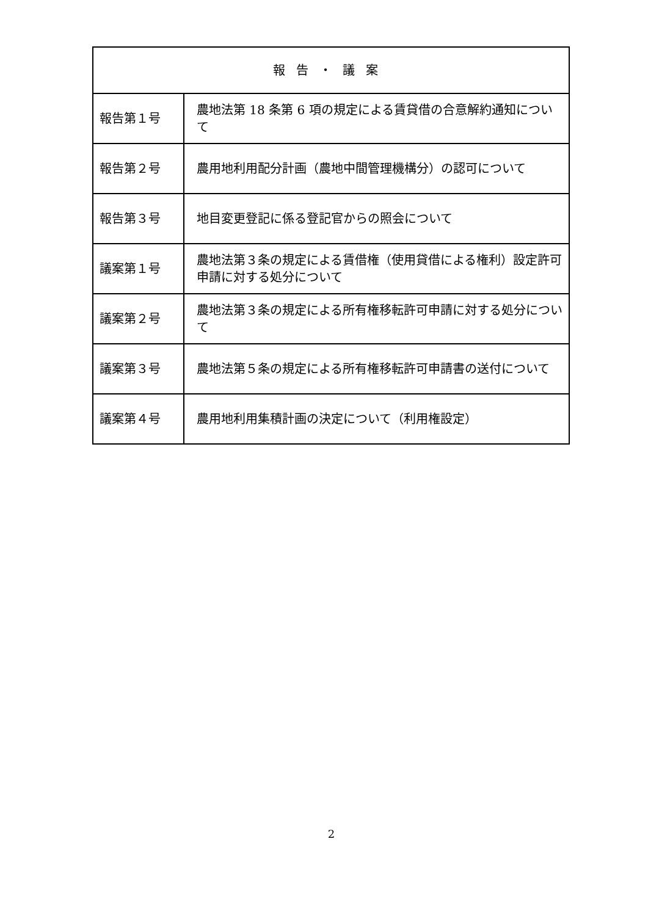| 報告・議案 | |
| --- | --- |
| 報告第１号 | 農地法第 18 条第 6 項の規定による賃貸借の合意解約通知について |
| 報告第２号 | 農用地利用配分計画（農地中間管理機構分）の認可について |
| 報告第３号 | 地目変更登記に係る登記官からの照会について |
| 議案第１号 | 農地法第３条の規定による賃借権（使用貸借による権利）設定許可申請に対する処分について |
| 議案第２号 | 農地法第３条の規定による所有権移転許可申請に対する処分について |
| 議案第３号 | 農地法第５条の規定による所有権移転許可申請書の送付について |
| 議案第４号 | 農用地利用集積計画の決定について（利用権設定） |
2